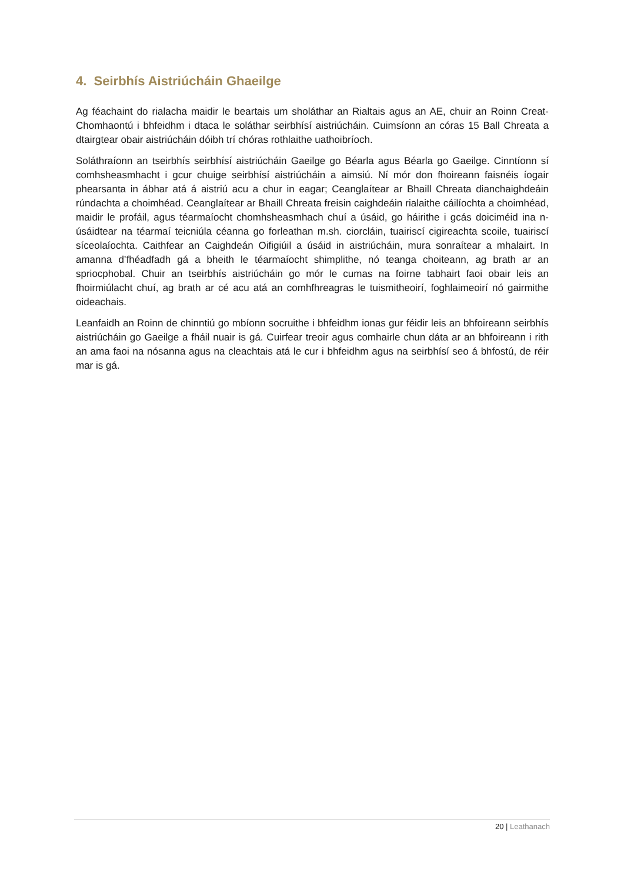4. Seirbhís Aistriúcháin Ghaeilge
Ag féachaint do rialacha maidir le beartais um sholáthar an Rialtais agus an AE, chuir an Roinn Creat-Chomhaontú i bhfeidhm i dtaca le soláthar seirbhísí aistriúcháin. Cuimsíonn an córas 15 Ball Chreata a dtairgtear obair aistriúcháin dóibh trí chóras rothlaithe uathoibríoch.
Soláthraíonn an tseirbhís seirbhísí aistriúcháin Gaeilge go Béarla agus Béarla go Gaeilge. Cinntíonn sí comhsheasmhacht i gcur chuige seirbhísí aistriúcháin a aimsiú. Ní mór don fhoireann faisnéis íogair phearsanta in ábhar atá á aistriú acu a chur in eagar; Ceanglaítear ar Bhaill Chreata dianchaighdeáin rúndachta a choimhéad. Ceanglaítear ar Bhaill Chreata freisin caighdeáin rialaithe cáilíochta a choimhéad, maidir le profáil, agus téarmaíocht chomhsheasmhach chuí a úsáid, go háirithe i gcás doiciméid ina n-úsáidtear na téarmaí teicniúla céanna go forleathan m.sh. ciorcláin, tuairiscí cigireachta scoile, tuairiscí síceolaíochta. Caithfear an Caighdeán Oifigiúil a úsáid in aistriúcháin, mura sonraítear a mhalairt. In amanna d’fhéadfadh gá a bheith le téarmaíocht shimplithe, nó teanga choiteann, ag brath ar an spriocphobal. Chuir an tseirbhís aistriúcháin go mór le cumas na foirne tabhairt faoi obair leis an fhoirmiúlacht chuí, ag brath ar cé acu atá an comhfhreagras le tuismitheoirí, foghlaimeoirí nó gairmithe oideachais.
Leanfaidh an Roinn de chinntiú go mbíonn socruithe i bhfeidhm ionas gur féidir leis an bhfoireann seirbhís aistriúcháin go Gaeilge a fháil nuair is gá. Cuirfear treoir agus comhairle chun dáta ar an bhfoireann i rith an ama faoi na nósanna agus na cleachtais atá le cur i bhfeidhm agus na seirbhísí seo á bhfostú, de réir mar is gá.
20 | Leathanach